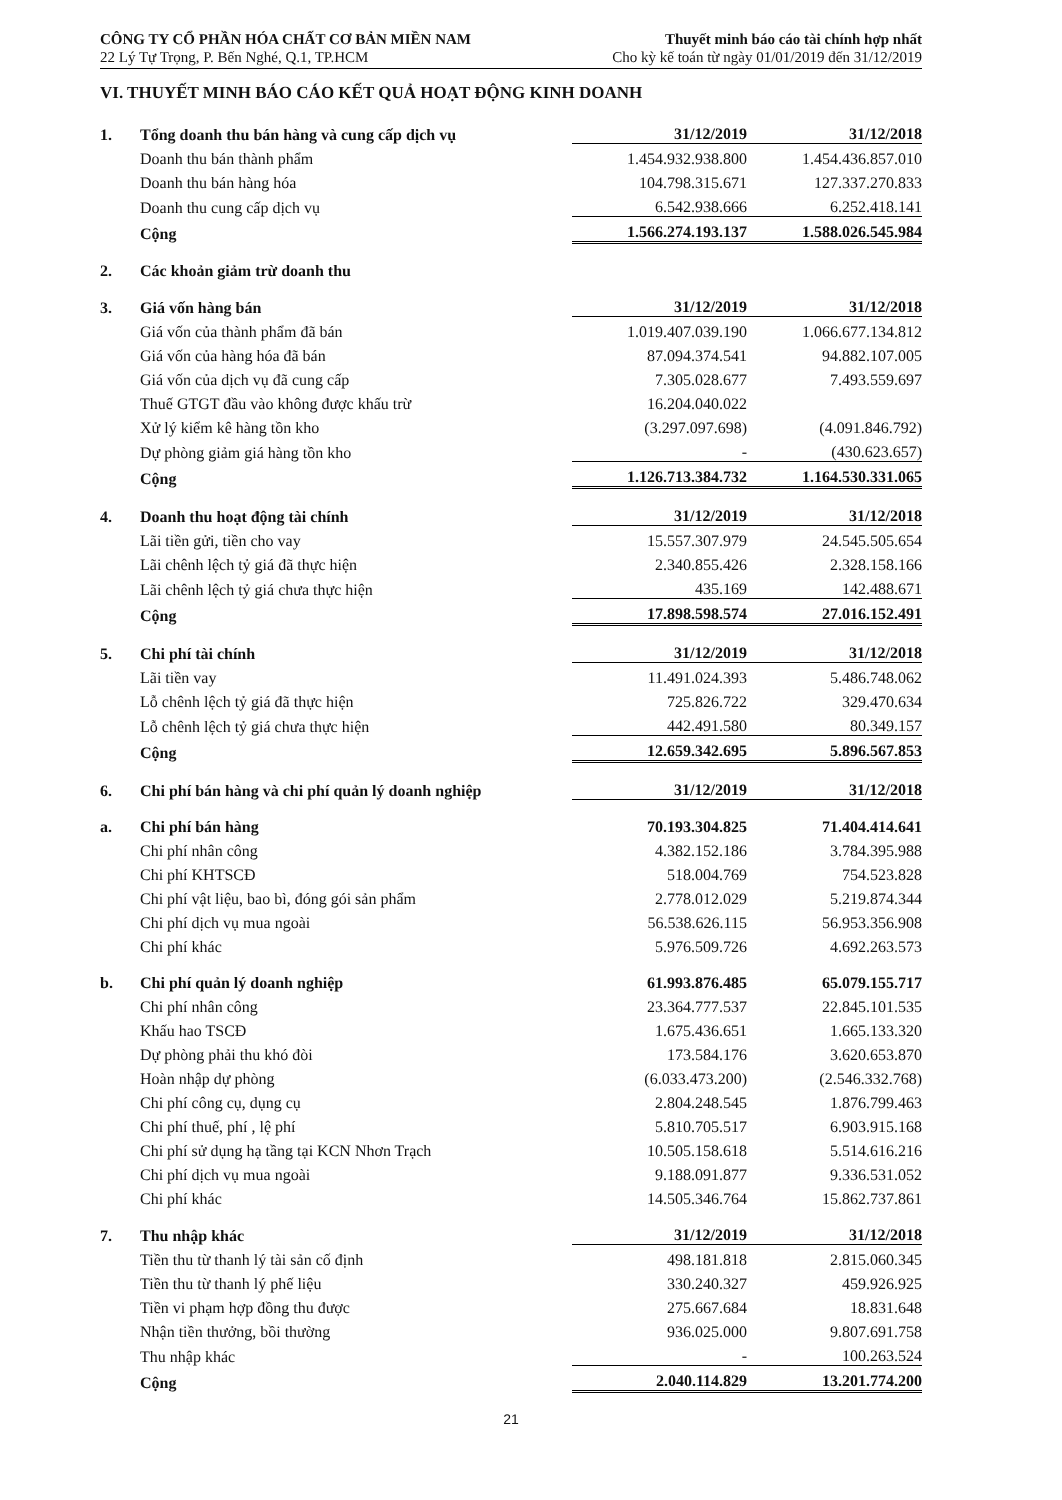CÔNG TY CỔ PHẦN HÓA CHẤT CƠ BẢN MIỀN NAM
22 Lý Tự Trọng, P. Bến Nghé, Q.1, TP.HCM
Thuyết minh báo cáo tài chính hợp nhất
Cho kỳ kế toán từ ngày 01/01/2019 đến 31/12/2019
VI. THUYẾT MINH BÁO CÁO KẾT QUẢ HOẠT ĐỘNG KINH DOANH
| 1. | Tổng doanh thu bán hàng và cung cấp dịch vụ | 31/12/2019 | 31/12/2018 |
| | Doanh thu bán thành phẩm | 1.454.932.938.800 | 1.454.436.857.010 |
| | Doanh thu bán hàng hóa | 104.798.315.671 | 127.337.270.833 |
| | Doanh thu cung cấp dịch vụ | 6.542.938.666 | 6.252.418.141 |
| | Cộng | 1.566.274.193.137 | 1.588.026.545.984 |
| 2. | Các khoản giảm trừ doanh thu | | |
| 3. | Giá vốn hàng bán | 31/12/2019 | 31/12/2018 |
| | Giá vốn của thành phẩm đã bán | 1.019.407.039.190 | 1.066.677.134.812 |
| | Giá vốn của hàng hóa đã bán | 87.094.374.541 | 94.882.107.005 |
| | Giá vốn của dịch vụ đã cung cấp | 7.305.028.677 | 7.493.559.697 |
| | Thuế GTGT đầu vào không được khấu trừ | 16.204.040.022 | |
| | Xử lý kiểm kê hàng tồn kho | (3.297.097.698) | (4.091.846.792) |
| | Dự phòng giảm giá hàng tồn kho | - | (430.623.657) |
| | Cộng | 1.126.713.384.732 | 1.164.530.331.065 |
| 4. | Doanh thu hoạt động tài chính | 31/12/2019 | 31/12/2018 |
| | Lãi tiền gửi, tiền cho vay | 15.557.307.979 | 24.545.505.654 |
| | Lãi chênh lệch tỷ giá đã thực hiện | 2.340.855.426 | 2.328.158.166 |
| | Lãi chênh lệch tỷ giá chưa thực hiện | 435.169 | 142.488.671 |
| | Cộng | 17.898.598.574 | 27.016.152.491 |
| 5. | Chi phí tài chính | 31/12/2019 | 31/12/2018 |
| | Lãi tiền vay | 11.491.024.393 | 5.486.748.062 |
| | Lỗ chênh lệch tỷ giá đã thực hiện | 725.826.722 | 329.470.634 |
| | Lỗ chênh lệch tỷ giá chưa thực hiện | 442.491.580 | 80.349.157 |
| | Cộng | 12.659.342.695 | 5.896.567.853 |
| 6. | Chi phí bán hàng và chi phí quản lý doanh nghiệp | 31/12/2019 | 31/12/2018 |
| a. | Chi phí bán hàng | 70.193.304.825 | 71.404.414.641 |
| | Chi phí nhân công | 4.382.152.186 | 3.784.395.988 |
| | Chi phí KHTSCĐ | 518.004.769 | 754.523.828 |
| | Chi phí vật liệu, bao bì, đóng gói sản phẩm | 2.778.012.029 | 5.219.874.344 |
| | Chi phí dịch vụ mua ngoài | 56.538.626.115 | 56.953.356.908 |
| | Chi phí khác | 5.976.509.726 | 4.692.263.573 |
| b. | Chi phí quản lý doanh nghiệp | 61.993.876.485 | 65.079.155.717 |
| | Chi phí nhân công | 23.364.777.537 | 22.845.101.535 |
| | Khấu hao TSCĐ | 1.675.436.651 | 1.665.133.320 |
| | Dự phòng phải thu khó đòi | 173.584.176 | 3.620.653.870 |
| | Hoàn nhập dự phòng | (6.033.473.200) | (2.546.332.768) |
| | Chi phí công cụ, dụng cụ | 2.804.248.545 | 1.876.799.463 |
| | Chi phí thuế, phí , lệ phí | 5.810.705.517 | 6.903.915.168 |
| | Chi phí sử dụng hạ tầng tại KCN Nhơn Trạch | 10.505.158.618 | 5.514.616.216 |
| | Chi phí dịch vụ mua ngoài | 9.188.091.877 | 9.336.531.052 |
| | Chi phí khác | 14.505.346.764 | 15.862.737.861 |
| 7. | Thu nhập khác | 31/12/2019 | 31/12/2018 |
| | Tiền thu từ thanh lý tài sản cố định | 498.181.818 | 2.815.060.345 |
| | Tiền thu từ thanh lý phế liệu | 330.240.327 | 459.926.925 |
| | Tiền vi phạm hợp đồng thu được | 275.667.684 | 18.831.648 |
| | Nhận tiền thưởng, bồi thường | 936.025.000 | 9.807.691.758 |
| | Thu nhập khác | - | 100.263.524 |
| | Cộng | 2.040.114.829 | 13.201.774.200 |
21